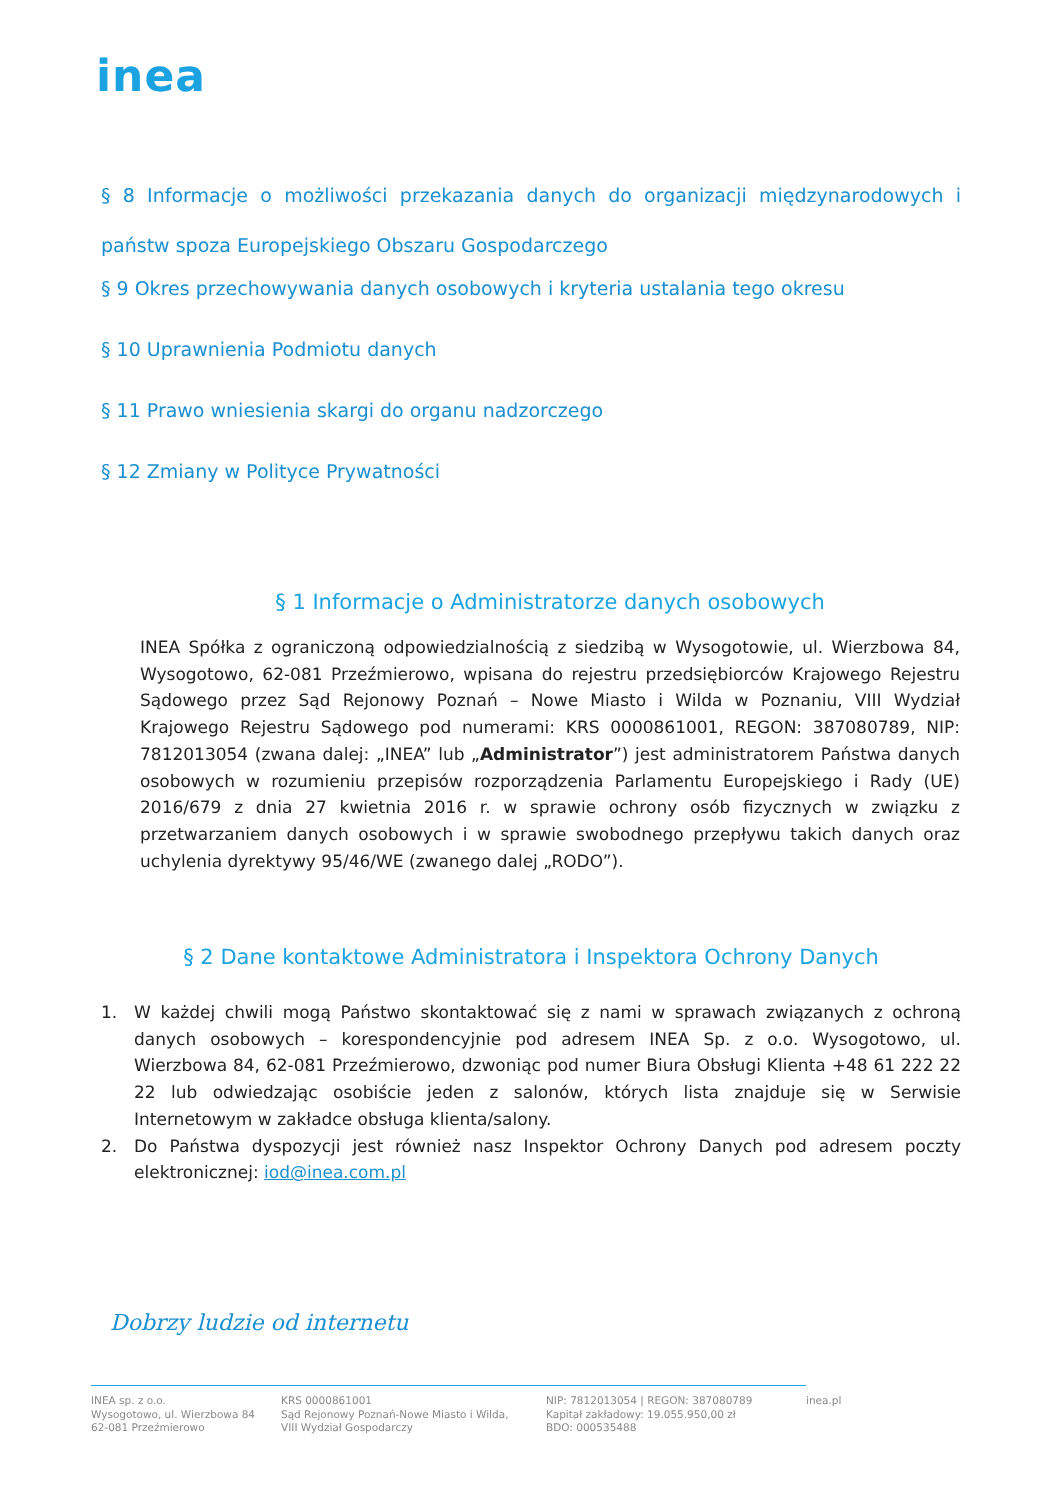inea
§ 8 Informacje o możliwości przekazania danych do organizacji międzynarodowych i państw spoza Europejskiego Obszaru Gospodarczego
§ 9 Okres przechowywania danych osobowych i kryteria ustalania tego okresu
§ 10 Uprawnienia Podmiotu danych
§ 11 Prawo wniesienia skargi do organu nadzorczego
§ 12 Zmiany w Polityce Prywatności
§ 1 Informacje o Administratorze danych osobowych
INEA Spółka z ograniczoną odpowiedzialnością z siedzibą w Wysogotowie, ul. Wierzbowa 84, Wysogotowo, 62-081 Przeźmierowo, wpisana do rejestru przedsiębiorców Krajowego Rejestru Sądowego przez Sąd Rejonowy Poznań – Nowe Miasto i Wilda w Poznaniu, VIII Wydział Krajowego Rejestru Sądowego pod numerami: KRS 0000861001, REGON: 387080789, NIP: 7812013054 (zwana dalej: „INEA” lub „Administrator”) jest administratorem Państwa danych osobowych w rozumieniu przepisów rozporządzenia Parlamentu Europejskiego i Rady (UE) 2016/679 z dnia 27 kwietnia 2016 r. w sprawie ochrony osób fizycznych w związku z przetwarzaniem danych osobowych i w sprawie swobodnego przepływu takich danych oraz uchylenia dyrektywy 95/46/WE (zwanego dalej „RODO”).
§ 2 Dane kontaktowe Administratora i Inspektora Ochrony Danych
1. W każdej chwili mogą Państwo skontaktować się z nami w sprawach związanych z ochroną danych osobowych – korespondencyjnie pod adresem INEA Sp. z o.o. Wysogotowo, ul. Wierzbowa 84, 62-081 Przeźmierowo, dzwoniąc pod numer Biura Obsługi Klienta +48 61 222 22 22 lub odwiedzając osobiście jeden z salonów, których lista znajduje się w Serwisie Internetowym w zakładce obsługa klienta/salony.
2. Do Państwa dyspozycji jest również nasz Inspektor Ochrony Danych pod adresem poczty elektronicznej: iod@inea.com.pl
Dobrzy ludzie od internetu
INEA sp. z o.o.
Wysogotowo, ul. Wierzbowa 84
62-081 Przeźmierowo
KRS 0000861001
Sąd Rejonowy Poznań-Nowe Miasto i Wilda,
VIII Wydział Gospodarczy
NIP: 7812013054 | REGON: 387080789
Kapitał zakładowy: 19.055.950,00 zł
BDO: 000535488
inea.pl